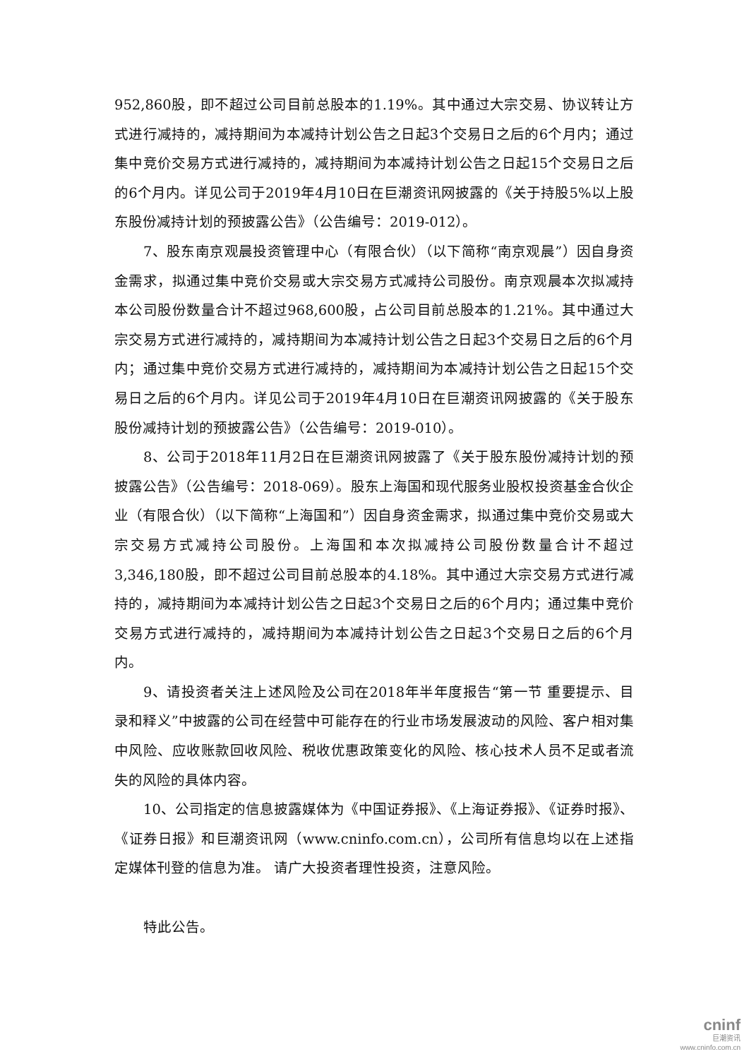952,860股，即不超过公司目前总股本的1.19%。其中通过大宗交易、协议转让方式进行减持的，减持期间为本减持计划公告之日起3个交易日之后的6个月内；通过集中竞价交易方式进行减持的，减持期间为本减持计划公告之日起15个交易日之后的6个月内。详见公司于2019年4月10日在巨潮资讯网披露的《关于持股5%以上股东股份减持计划的预披露公告》（公告编号：2019-012）。
7、股东南京观晨投资管理中心（有限合伙）（以下简称“南京观晨”）因自身资金需求，拟通过集中竞价交易或大宗交易方式减持公司股份。南京观晨本次拟减持本公司股份数量合计不超过968,600股，占公司目前总股本的1.21%。其中通过大宗交易方式进行减持的，减持期间为本减持计划公告之日起3个交易日之后的6个月内；通过集中竞价交易方式进行减持的，减持期间为本减持计划公告之日起15个交易日之后的6个月内。详见公司于2019年4月10日在巨潮资讯网披露的《关于股东股份减持计划的预披露公告》（公告编号：2019-010）。
8、公司于2018年11月2日在巨潮资讯网披露了《关于股东股份减持计划的预披露公告》（公告编号：2018-069）。股东上海国和现代服务业股权投资基金合伙企业（有限合伙）（以下简称“上海国和”）因自身资金需求，拟通过集中竞价交易或大宗交易方式减持公司股份。上海国和本次拟减持公司股份数量合计不超过3,346,180股，即不超过公司目前总股本的4.18%。其中通过大宗交易方式进行减持的，减持期间为本减持计划公告之日起3个交易日之后的6个月内；通过集中竞价交易方式进行减持的，减持期间为本减持计划公告之日起3个交易日之后的6个月内。
9、请投资者关注上述风险及公司在2018年半年度报告“第一节 重要提示、目录和释义”中披露的公司在经营中可能存在的行业市场发展波动的风险、客户相对集中风险、应收账款回收风险、税收优惠政策变化的风险、核心技术人员不足或者流失的风险的具体内容。
10、公司指定的信息披露媒体为《中国证券报》、《上海证券报》、《证券时报》、《证券日报》和巨潮资讯网（www.cninfo.com.cn），公司所有信息均以在上述指定媒体刊登的信息为准。 请广大投资者理性投资，注意风险。
特此公告。
cninf
巨潮资讯
www.cninfo.com.cn